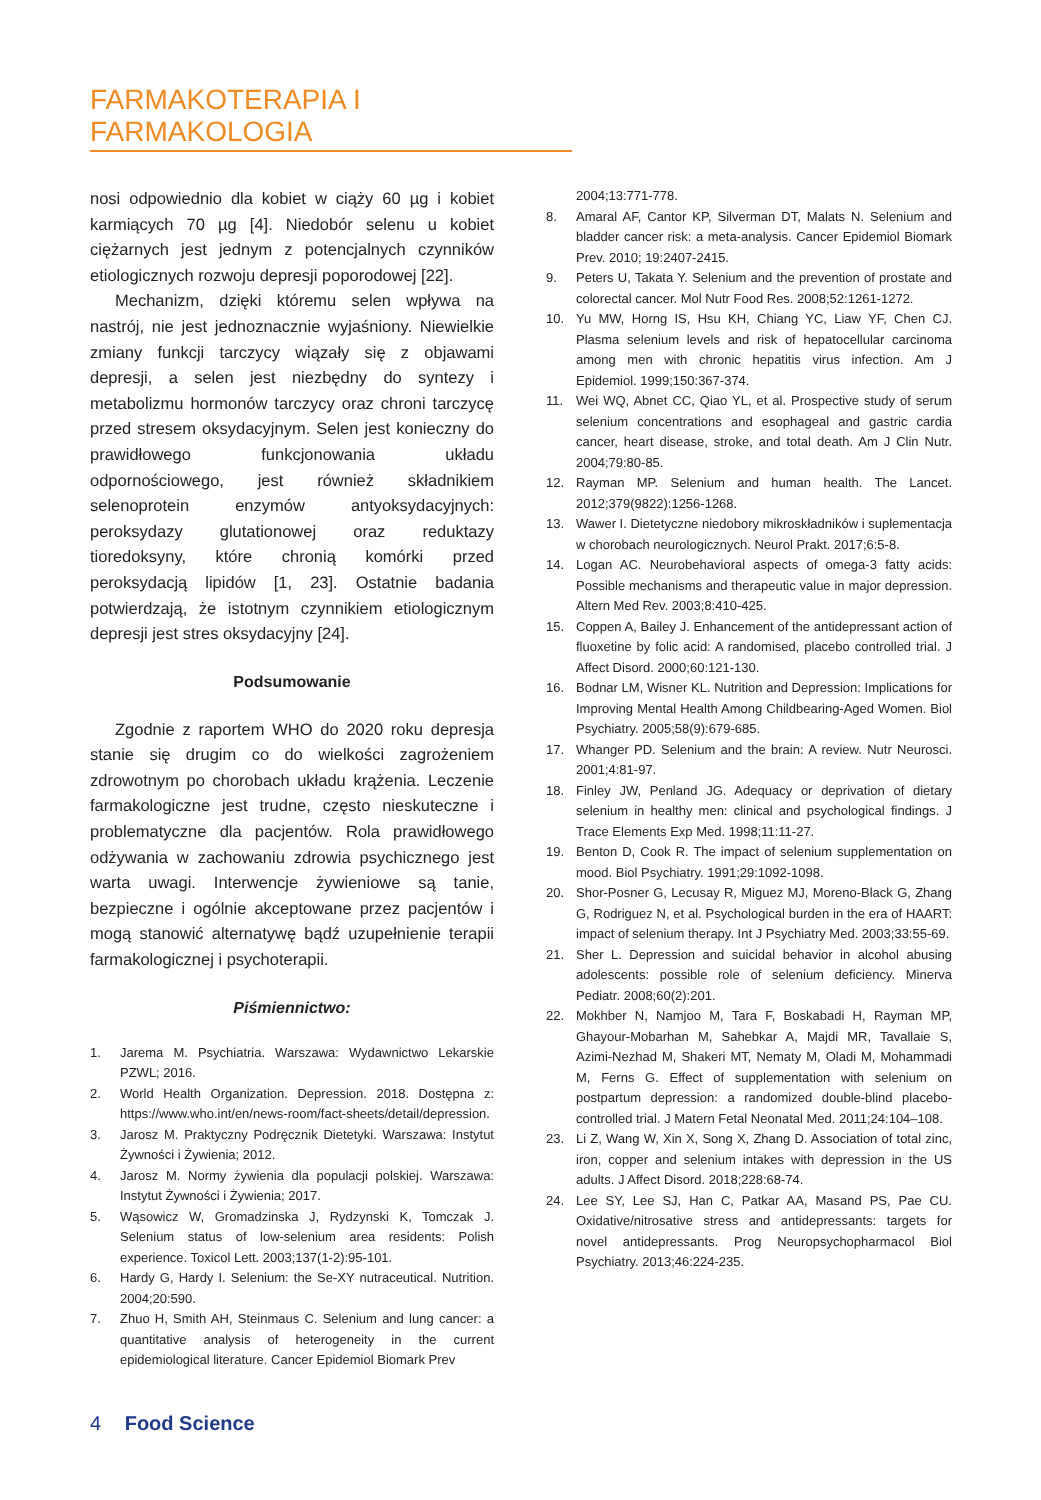FARMAKOTERAPIA I FARMAKOLOGIA
nosi odpowiednio dla kobiet w ciąży 60 µg i kobiet karmiących 70 µg [4]. Niedobór selenu u kobiet ciężarnych jest jednym z potencjalnych czynników etiologicznych rozwoju depresji poporodowej [22].
Mechanizm, dzięki któremu selen wpływa na nastrój, nie jest jednoznacznie wyjaśniony. Niewielkie zmiany funkcji tarczycy wiązały się z objawami depresji, a selen jest niezbędny do syntezy i metabolizmu hormonów tarczycy oraz chroni tarczycę przed stresem oksydacyjnym. Selen jest konieczny do prawidłowego funkcjonowania układu odpornościowego, jest również składnikiem selenoprotein enzymów antyoksydacyjnych: peroksydazy glutationowej oraz reduktazy tioredoksyny, które chronią komórki przed peroksydacją lipidów [1, 23]. Ostatnie badania potwierdzają, że istotnym czynnikiem etiologicznym depresji jest stres oksydacyjny [24].
Podsumowanie
Zgodnie z raportem WHO do 2020 roku depresja stanie się drugim co do wielkości zagrożeniem zdrowotnym po chorobach układu krążenia. Leczenie farmakologiczne jest trudne, często nieskuteczne i problematyczne dla pacjentów. Rola prawidłowego odżywania w zachowaniu zdrowia psychicznego jest warta uwagi. Interwencje żywieniowe są tanie, bezpieczne i ogólnie akceptowane przez pacjentów i mogą stanowić alternatywę bądź uzupełnienie terapii farmakologicznej i psychoterapii.
Piśmiennictwo:
1. Jarema M. Psychiatria. Warszawa: Wydawnictwo Lekarskie PZWL; 2016.
2. World Health Organization. Depression. 2018. Dostępna z: https://www.who.int/en/news-room/fact-sheets/detail/depression.
3. Jarosz M. Praktyczny Podręcznik Dietetyki. Warszawa: Instytut Żywności i Żywienia; 2012.
4. Jarosz M. Normy żywienia dla populacji polskiej. Warszawa: Instytut Żywności i Żywienia; 2017.
5. Wąsowicz W, Gromadzinska J, Rydzynski K, Tomczak J. Selenium status of low-selenium area residents: Polish experience. Toxicol Lett. 2003;137(1-2):95-101.
6. Hardy G, Hardy I. Selenium: the Se-XY nutraceutical. Nutrition. 2004;20:590.
7. Zhuo H, Smith AH, Steinmaus C. Selenium and lung cancer: a quantitative analysis of heterogeneity in the current epidemiological literature. Cancer Epidemiol Biomark Prev
2004;13:771-778.
8. Amaral AF, Cantor KP, Silverman DT, Malats N. Selenium and bladder cancer risk: a meta-analysis. Cancer Epidemiol Biomark Prev. 2010; 19:2407-2415.
9. Peters U, Takata Y. Selenium and the prevention of prostate and colorectal cancer. Mol Nutr Food Res. 2008;52:1261-1272.
10. Yu MW, Horng IS, Hsu KH, Chiang YC, Liaw YF, Chen CJ. Plasma selenium levels and risk of hepatocellular carcinoma among men with chronic hepatitis virus infection. Am J Epidemiol. 1999;150:367-374.
11. Wei WQ, Abnet CC, Qiao YL, et al. Prospective study of serum selenium concentrations and esophageal and gastric cardia cancer, heart disease, stroke, and total death. Am J Clin Nutr. 2004;79:80-85.
12. Rayman MP. Selenium and human health. The Lancet. 2012;379(9822):1256-1268.
13. Wawer I. Dietetyczne niedobory mikroskładników i suplementacja w chorobach neurologicznych. Neurol Prakt. 2017;6:5-8.
14. Logan AC. Neurobehavioral aspects of omega-3 fatty acids: Possible mechanisms and therapeutic value in major depression. Altern Med Rev. 2003;8:410-425.
15. Coppen A, Bailey J. Enhancement of the antidepressant action of fluoxetine by folic acid: A randomised, placebo controlled trial. J Affect Disord. 2000;60:121-130.
16. Bodnar LM, Wisner KL. Nutrition and Depression: Implications for Improving Mental Health Among Childbearing-Aged Women. Biol Psychiatry. 2005;58(9):679-685.
17. Whanger PD. Selenium and the brain: A review. Nutr Neurosci. 2001;4:81-97.
18. Finley JW, Penland JG. Adequacy or deprivation of dietary selenium in healthy men: clinical and psychological findings. J Trace Elements Exp Med. 1998;11:11-27.
19. Benton D, Cook R. The impact of selenium supplementation on mood. Biol Psychiatry. 1991;29:1092-1098.
20. Shor-Posner G, Lecusay R, Miguez MJ, Moreno-Black G, Zhang G, Rodriguez N, et al. Psychological burden in the era of HAART: impact of selenium therapy. Int J Psychiatry Med. 2003;33:55-69.
21. Sher L. Depression and suicidal behavior in alcohol abusing adolescents: possible role of selenium deficiency. Minerva Pediatr. 2008;60(2):201.
22. Mokhber N, Namjoo M, Tara F, Boskabadi H, Rayman MP, Ghayour-Mobarhan M, Sahebkar A, Majdi MR, Tavallaie S, Azimi-Nezhad M, Shakeri MT, Nematy M, Oladi M, Mohammadi M, Ferns G. Effect of supplementation with selenium on postpartum depression: a randomized double-blind placebo-controlled trial. J Matern Fetal Neonatal Med. 2011;24:104–108.
23. Li Z, Wang W, Xin X, Song X, Zhang D. Association of total zinc, iron, copper and selenium intakes with depression in the US adults. J Affect Disord. 2018;228:68-74.
24. Lee SY, Lee SJ, Han C, Patkar AA, Masand PS, Pae CU. Oxidative/nitrosative stress and antidepressants: targets for novel antidepressants. Prog Neuropsychopharmacol Biol Psychiatry. 2013;46:224-235.
4 Food Science